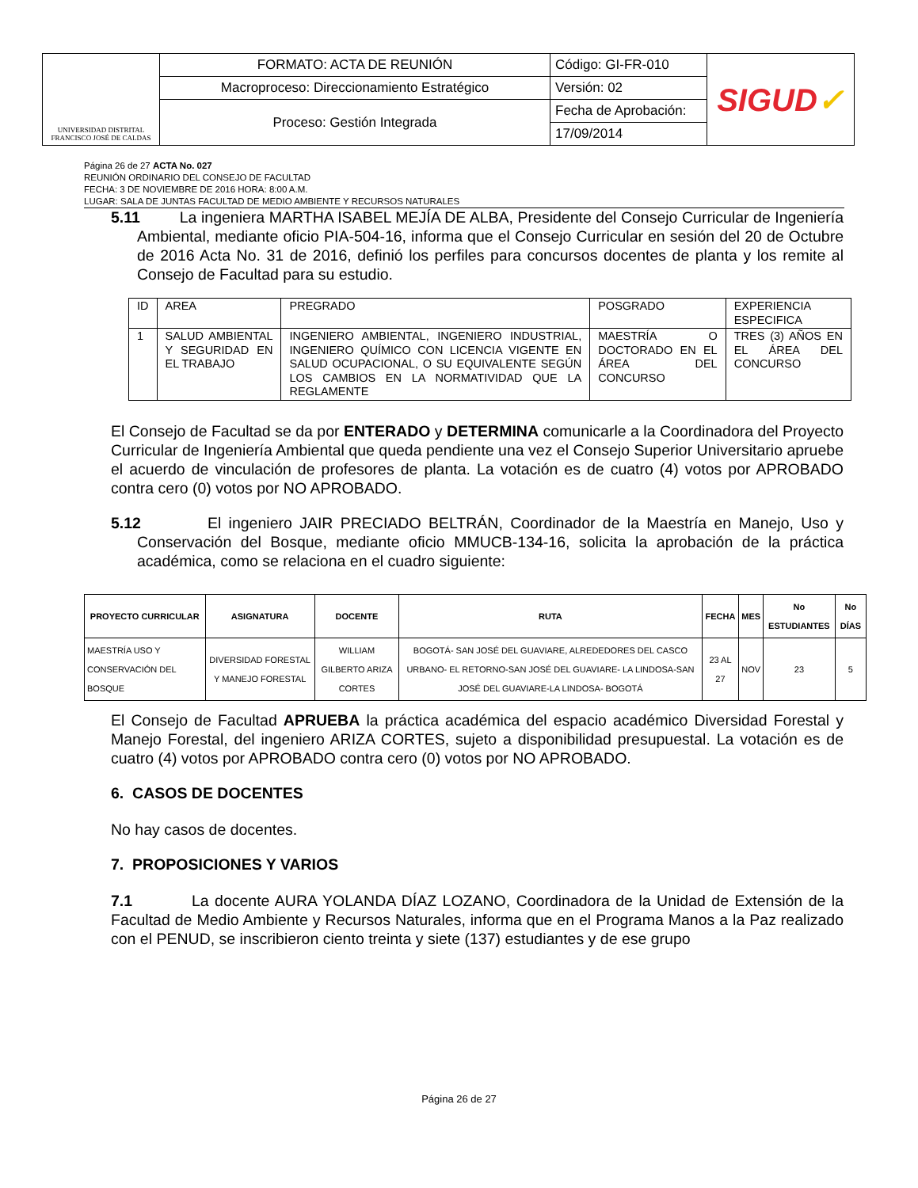| UNIVERSIDAD DISTRITAL FRANCISCO JOSÉ DE CALDAS | FORMATO: ACTA DE REUNIÓN | Código: GI-FR-010 | SIGUD ✓ |
| | Macroproceso: Direccionamiento Estratégico | Versión: 02 | |
| | Proceso: Gestión Integrada | Fecha de Aprobación: | |
| | | 17/09/2014 | |
Página 26 de 27 ACTA No. 027
REUNIÓN ORDINARIO DEL CONSEJO DE FACULTAD
FECHA: 3 DE NOVIEMBRE DE 2016 HORA: 8:00 A.M.
LUGAR: SALA DE JUNTAS FACULTAD DE MEDIO AMBIENTE Y RECURSOS NATURALES
5.11 La ingeniera MARTHA ISABEL MEJÍA DE ALBA, Presidente del Consejo Curricular de Ingeniería Ambiental, mediante oficio PIA-504-16, informa que el Consejo Curricular en sesión del 20 de Octubre de 2016 Acta No. 31 de 2016, definió los perfiles para concursos docentes de planta y los remite al Consejo de Facultad para su estudio.
| ID | AREA | PREGRADO | POSGRADO | EXPERIENCIA ESPECIFICA |
| 1 | SALUD AMBIENTAL Y SEGURIDAD EN EL TRABAJO | INGENIERO AMBIENTAL, INGENIERO INDUSTRIAL, INGENIERO QUÍMICO CON LICENCIA VIGENTE EN SALUD OCUPACIONAL, O SU EQUIVALENTE SEGÚN LOS CAMBIOS EN LA NORMATIVIDAD QUE LA REGLAMENTE | MAESTRÍA O DOCTORADO EN EL ÁREA DEL CONCURSO | TRES (3) AÑOS EN EL ÁREA DEL CONCURSO |
El Consejo de Facultad se da por ENTERADO y DETERMINA comunicarle a la Coordinadora del Proyecto Curricular de Ingeniería Ambiental que queda pendiente una vez el Consejo Superior Universitario apruebe el acuerdo de vinculación de profesores de planta. La votación es de cuatro (4) votos por APROBADO contra cero (0) votos por NO APROBADO.
5.12 El ingeniero JAIR PRECIADO BELTRÁN, Coordinador de la Maestría en Manejo, Uso y Conservación del Bosque, mediante oficio MMUCB-134-16, solicita la aprobación de la práctica académica, como se relaciona en el cuadro siguiente:
| PROYECTO CURRICULAR | ASIGNATURA | DOCENTE | RUTA | FECHA | MES | No ESTUDIANTES | No DÍAS |
| --- | --- | --- | --- | --- | --- | --- | --- |
| MAESTRÍA USO Y CONSERVACIÓN DEL BOSQUE | DIVERSIDAD FORESTAL Y MANEJO FORESTAL | WILLIAM GILBERTO ARIZA CORTES | BOGOTÁ- SAN JOSÉ DEL GUAVIARE, ALREDEDORES DEL CASCO URBANO- EL RETORNO-SAN JOSÉ DEL GUAVIARE- LA LINDOSA-SAN JOSÉ DEL GUAVIARE-LA LINDOSA- BOGOTÁ | 23 AL 27 | NOV | 23 | 5 |
El Consejo de Facultad APRUEBA la práctica académica del espacio académico Diversidad Forestal y Manejo Forestal, del ingeniero ARIZA CORTES, sujeto a disponibilidad presupuestal. La votación es de cuatro (4) votos por APROBADO contra cero (0) votos por NO APROBADO.
6. CASOS DE DOCENTES
No hay casos de docentes.
7. PROPOSICIONES Y VARIOS
7.1 La docente AURA YOLANDA DÍAZ LOZANO, Coordinadora de la Unidad de Extensión de la Facultad de Medio Ambiente y Recursos Naturales, informa que en el Programa Manos a la Paz realizado con el PENUD, se inscribieron ciento treinta y siete (137) estudiantes y de ese grupo
Página 26 de 27